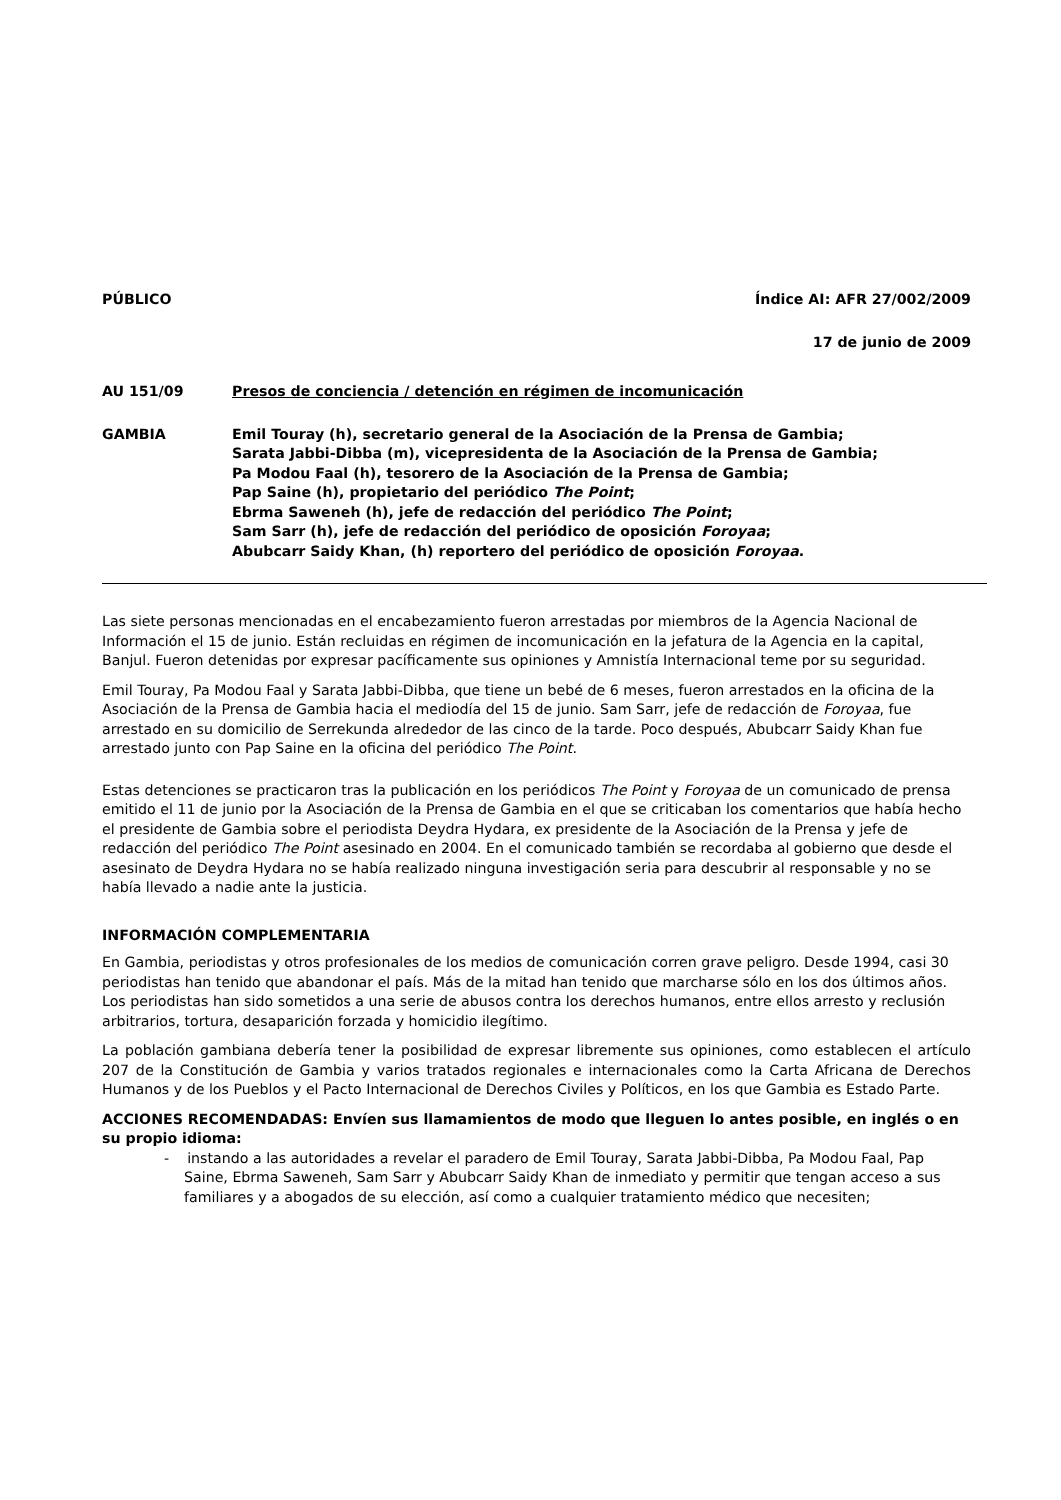PÚBLICO Índice AI: AFR 27/002/2009
17 de junio de 2009
AU 151/09 Presos de conciencia / detención en régimen de incomunicación
GAMBIA Emil Touray (h), secretario general de la Asociación de la Prensa de Gambia;
Sarata Jabbi-Dibba (m), vicepresidenta de la Asociación de la Prensa de Gambia;
Pa Modou Faal (h), tesorero de la Asociación de la Prensa de Gambia;
Pap Saine (h), propietario del periódico The Point;
Ebrma Saweneh (h), jefe de redacción del periódico The Point;
Sam Sarr (h), jefe de redacción del periódico de oposición Foroyaa;
Abubcarr Saidy Khan, (h) reportero del periódico de oposición Foroyaa.
Las siete personas mencionadas en el encabezamiento fueron arrestadas por miembros de la Agencia Nacional de Información el 15 de junio. Están recluidas en régimen de incomunicación en la jefatura de la Agencia en la capital, Banjul. Fueron detenidas por expresar pacíficamente sus opiniones y Amnistía Internacional teme por su seguridad.
Emil Touray, Pa Modou Faal y Sarata Jabbi-Dibba, que tiene un bebé de 6 meses, fueron arrestados en la oficina de la Asociación de la Prensa de Gambia hacia el mediodía del 15 de junio. Sam Sarr, jefe de redacción de Foroyaa, fue arrestado en su domicilio de Serrekunda alrededor de las cinco de la tarde. Poco después, Abubcarr Saidy Khan fue arrestado junto con Pap Saine en la oficina del periódico The Point.
Estas detenciones se practicaron tras la publicación en los periódicos The Point y Foroyaa de un comunicado de prensa emitido el 11 de junio por la Asociación de la Prensa de Gambia en el que se criticaban los comentarios que había hecho el presidente de Gambia sobre el periodista Deydra Hydara, ex presidente de la Asociación de la Prensa y jefe de redacción del periódico The Point asesinado en 2004. En el comunicado también se recordaba al gobierno que desde el asesinato de Deydra Hydara no se había realizado ninguna investigación seria para descubrir al responsable y no se había llevado a nadie ante la justicia.
INFORMACIÓN COMPLEMENTARIA
En Gambia, periodistas y otros profesionales de los medios de comunicación corren grave peligro. Desde 1994, casi 30 periodistas han tenido que abandonar el país. Más de la mitad han tenido que marcharse sólo en los dos últimos años. Los periodistas han sido sometidos a una serie de abusos contra los derechos humanos, entre ellos arresto y reclusión arbitrarios, tortura, desaparición forzada y homicidio ilegítimo.
La población gambiana debería tener la posibilidad de expresar libremente sus opiniones, como establecen el artículo 207 de la Constitución de Gambia y varios tratados regionales e internacionales como la Carta Africana de Derechos Humanos y de los Pueblos y el Pacto Internacional de Derechos Civiles y Políticos, en los que Gambia es Estado Parte.
ACCIONES RECOMENDADAS: Envíen sus llamamientos de modo que lleguen lo antes posible, en inglés o en su propio idioma:
- instando a las autoridades a revelar el paradero de Emil Touray, Sarata Jabbi-Dibba, Pa Modou Faal, Pap Saine, Ebrma Saweneh, Sam Sarr y Abubcarr Saidy Khan de inmediato y permitir que tengan acceso a sus familiares y a abogados de su elección, así como a cualquier tratamiento médico que necesiten;